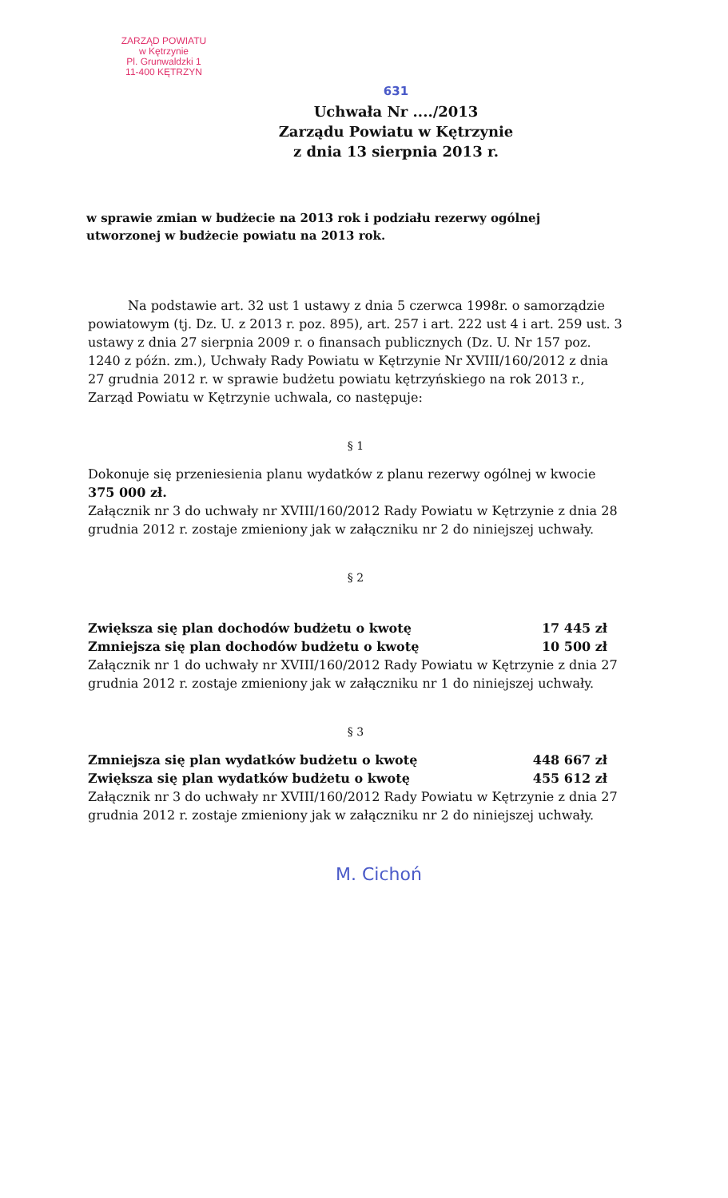ZARZĄD POWIATU
w Kętrzynie
Pl. Grunwaldzki 1
11-400 KĘTRZYN
631
Uchwała Nr ..../2013
Zarządu Powiatu w Kętrzynie
z dnia 13 sierpnia 2013 r.
w sprawie zmian w budżecie na 2013 rok i podziału rezerwy ogólnej utworzonej w budżecie powiatu na 2013 rok.
Na podstawie art. 32 ust 1 ustawy z dnia 5 czerwca 1998r. o samorządzie powiatowym (tj. Dz. U. z 2013 r. poz. 895), art. 257 i art. 222 ust 4 i art. 259 ust. 3 ustawy z dnia 27 sierpnia 2009 r. o finansach publicznych (Dz. U. Nr 157 poz. 1240 z późn. zm.), Uchwały Rady Powiatu w Kętrzynie Nr XVIII/160/2012 z dnia 27 grudnia 2012 r. w sprawie budżetu powiatu kętrzyńskiego na rok 2013 r., Zarząd Powiatu w Kętrzynie uchwala, co następuje:
§ 1
Dokonuje się przeniesienia planu wydatków z planu rezerwy ogólnej w kwocie 375 000 zł.
Załącznik nr 3 do uchwały nr XVIII/160/2012 Rady Powiatu w Kętrzynie z dnia 28 grudnia 2012 r. zostaje zmieniony jak w załączniku nr 2 do niniejszej uchwały.
§ 2
Zwiększa się plan dochodów budżetu o kwotę 17 445 zł
Zmniejsza się plan dochodów budżetu o kwotę 10 500 zł
Załącznik nr 1 do uchwały nr XVIII/160/2012 Rady Powiatu w Kętrzynie z dnia 27 grudnia 2012 r. zostaje zmieniony jak w załączniku nr 1 do niniejszej uchwały.
§ 3
Zmniejsza się plan wydatków budżetu o kwotę 448 667 zł
Zwiększa się plan wydatków budżetu o kwotę 455 612 zł
Załącznik nr 3 do uchwały nr XVIII/160/2012 Rady Powiatu w Kętrzynie z dnia 27 grudnia 2012 r. zostaje zmieniony jak w załączniku nr 2 do niniejszej uchwały.
M. Cichoń